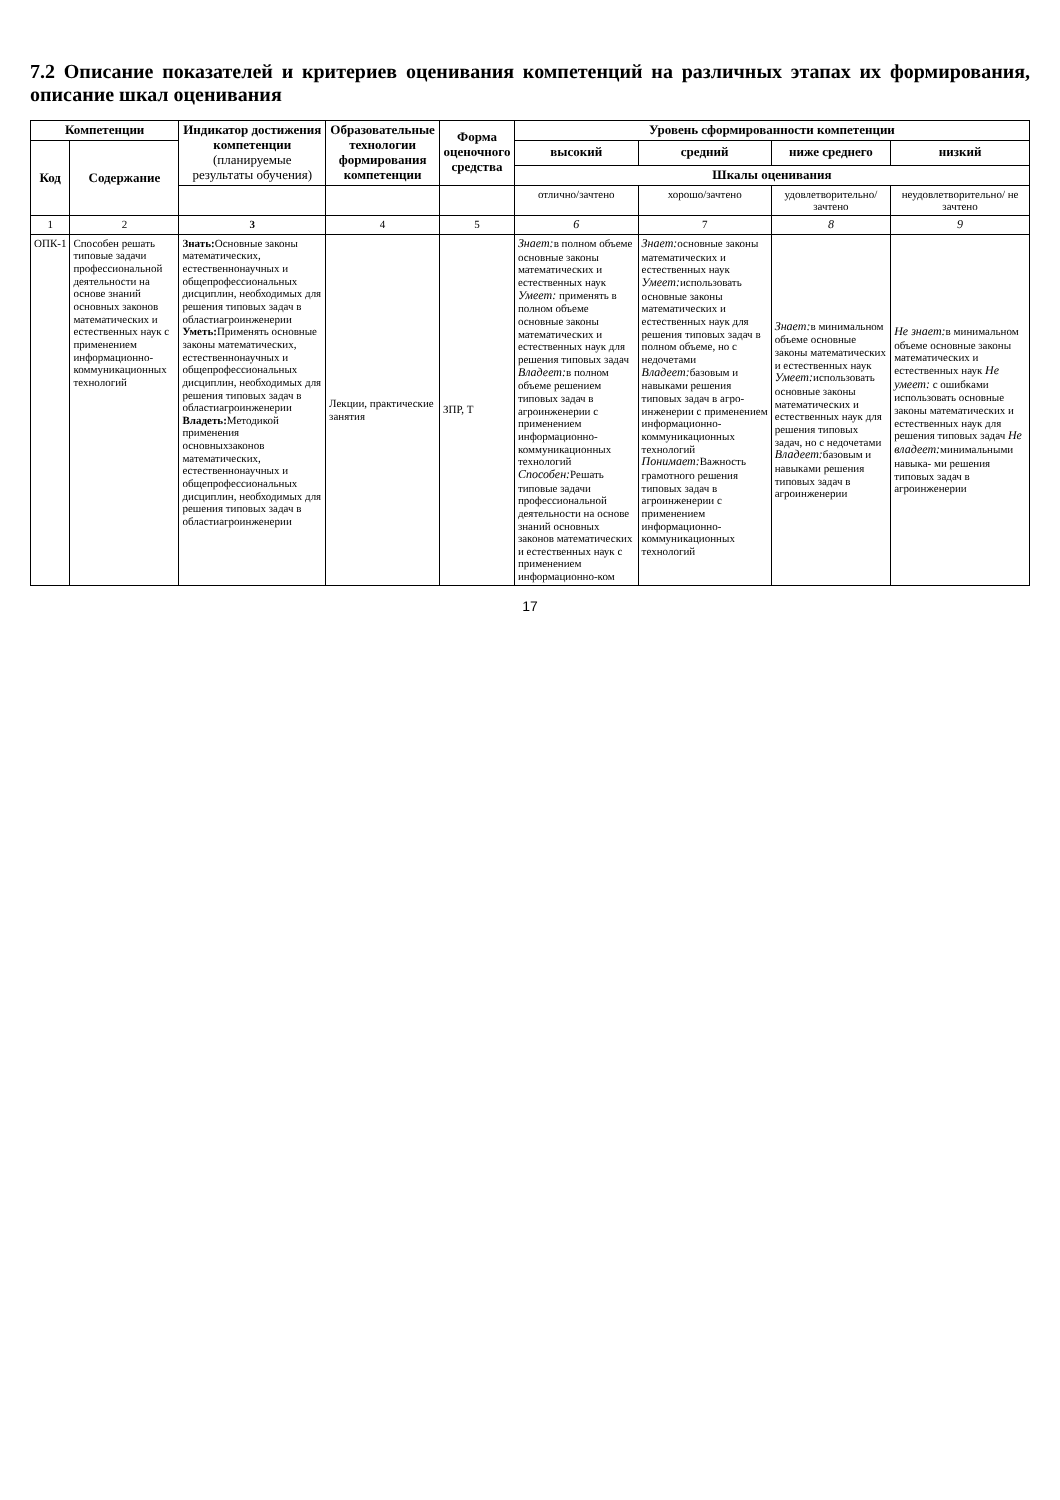7.2 Описание показателей и критериев оценивания компетенций на различных этапах их формирования, описание шкал оценивания
| Компетенции | | Индикатор достижения компетенции (планируемые результаты обучения) | Образовательные технологии формирования компетенции | Форма оценочного средства | Уровень сформированности компетенции | | | |
| --- | --- | --- | --- | --- | --- | --- | --- | --- |
| Код | Содержание | | | | высокий | средний | ниже среднего | низкий |
| | | | | | Шкалы оценивания | | | |
| | | | | | отлично/зачтено | хорошо/зачтено | удовлетворительно/ зачтено | неудовлетворительно/ не зачтено |
| 1 | 2 | 3 | 4 | 5 | 6 | 7 | 8 | 9 |
| ОПК-1 | Способен решать типовые задачи профессиональной деятельности на основе знаний основных законов математических и естественных наук с применением информационно-коммуникационных технологий | Знать: Основные законы математических, естественнонаучных и общепрофессиональных дисциплин, необходимых для решения типовых задач в областиагроинженерии Уметь: Применять основные законы математических, естественнонаучных и общепрофессиональных дисциплин, необходимых для решения типовых задач в областиагроинженерии Владеть: Методикой применения основныхзаконов математических, естественнонаучных и общепрофессиональных дисциплин, необходимых для решения типовых задач в областиагроинженерии | Лекции, практические занятия | ЗПР, Т | Знает: в полном объеме основные законы математических и естественных наук Умеет: применять в полном объеме основные законы математических и естественных наук для решения типовых задач Владеет: в полном объеме решением типовых задач в агроинженерии с применением информационно-коммуникационных технологий Способен: Решать типовые задачи профессиональной деятельности на основе знаний основных законов математических и естественных наук с применением информационно-ком | Знает: основные законы математических и естественных наук Умеет: использовать основные законы математических и естественных наук для решения типовых задач в полном объеме, но с недочетами Владеет: базовым и навыками решения типовых задач в агро- инженерии с применением информационно-коммуникационных технологий Понимает: Важность грамотного решения типовых задач в агроинженерии с применением информационно-коммуникационных технологий | Знает: в минимальном объеме основные законы математических и естественных наук Умеет: использовать основные законы математических и естественных наук для решения типовых задач, но с недочетами Владеет: базовым и навыками решения типовых задач в агроинженерии | Не знает: в минимальном объеме основные законы математических и естественных наук Не умеет: с ошибками использовать основные законы математических и естественных наук для решения типовых задач Не владеет: минимальными навыка- ми решения типовых задач в агроинженерии |
17